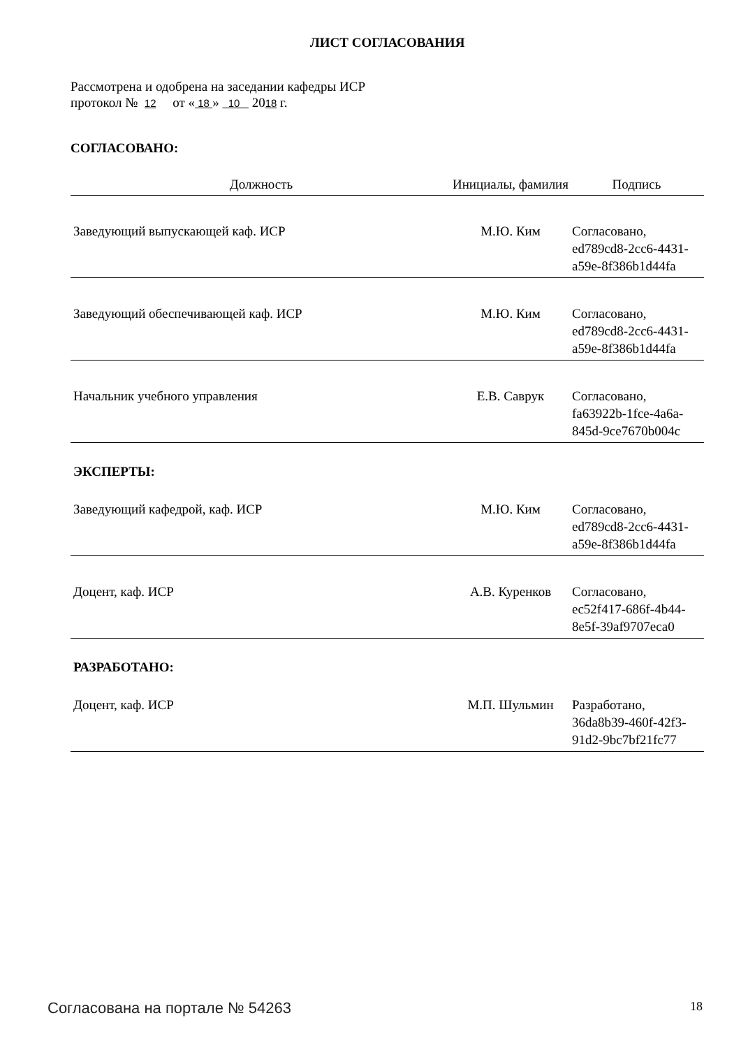ЛИСТ СОГЛАСОВАНИЯ
Рассмотрена и одобрена на заседании кафедры ИСР
протокол № 12 от « 18 » 10 2018 г.
СОГЛАСОВАНО:
| Должность | Инициалы, фамилия | Подпись |
| --- | --- | --- |
| Заведующий выпускающей каф. ИСР | М.Ю. Ким | Согласовано, ed789cd8-2cc6-4431-a59e-8f386b1d44fa |
| Заведующий обеспечивающей каф. ИСР | М.Ю. Ким | Согласовано, ed789cd8-2cc6-4431-a59e-8f386b1d44fa |
| Начальник учебного управления | Е.В. Саврук | Согласовано, fa63922b-1fce-4a6a-845d-9ce7670b004c |
ЭКСПЕРТЫ:
| Заведующий кафедрой, каф. ИСР | М.Ю. Ким | Согласовано, ed789cd8-2cc6-4431-a59e-8f386b1d44fa |
| Доцент, каф. ИСР | А.В. Куренков | Согласовано, ec52f417-686f-4b44-8e5f-39af9707eca0 |
РАЗРАБОТАНО:
| Доцент, каф. ИСР | М.П. Шульмин | Разработано, 36da8b39-460f-42f3-91d2-9bc7bf21fc77 |
Согласована на портале № 54263 18